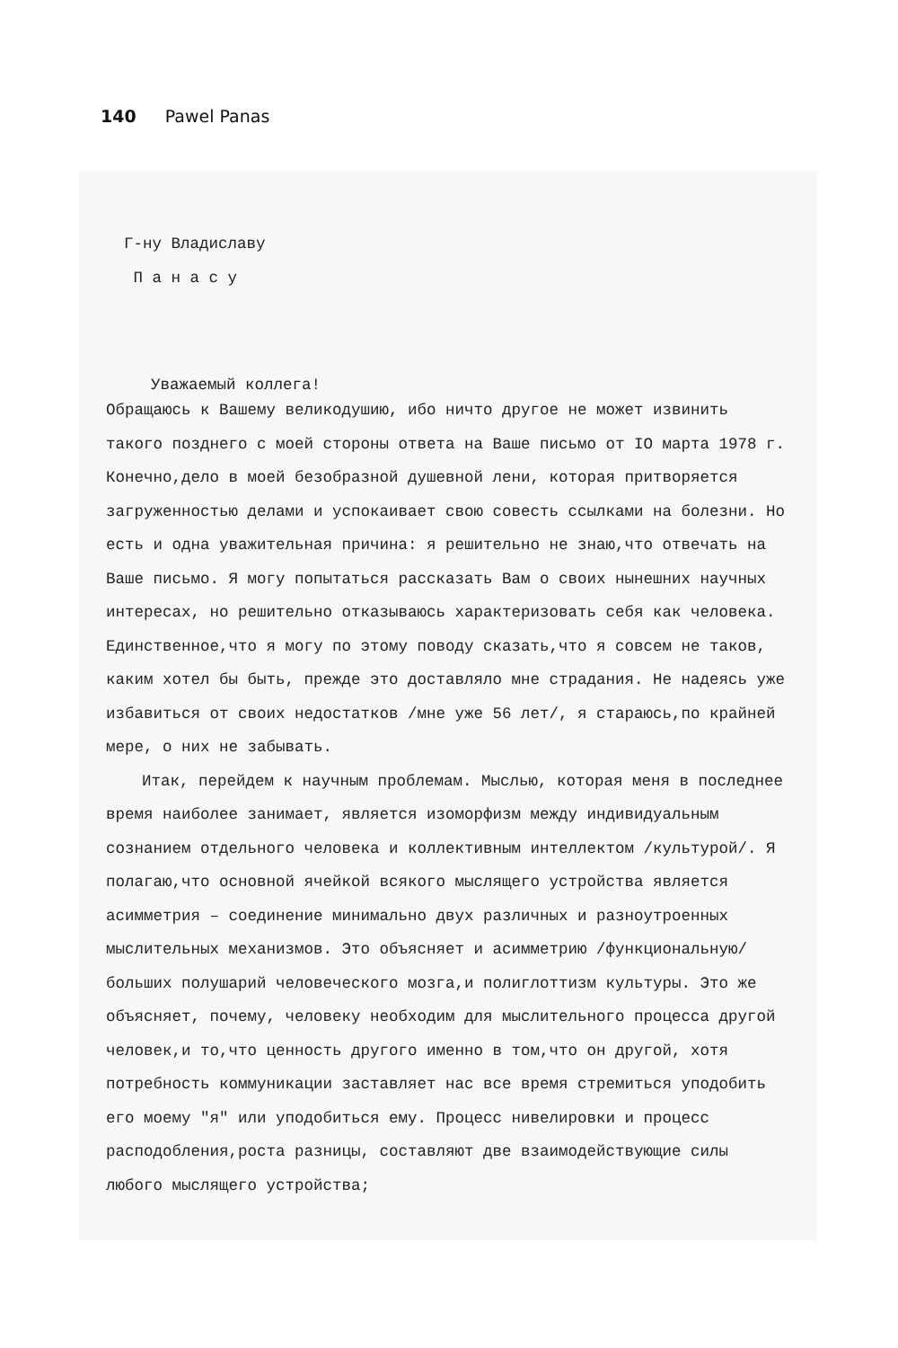140 Pawel Panas
Г-ну Владиславу
П а н а с у
Уважаемый коллега!
Обращаюсь к Вашему великодушию, ибо ничто другое не может извинить такого позднего с моей стороны ответа на Ваше письмо от IO марта 1978 г. Конечно,дело в моей безобразной душевной лени, которая притворяется загруженностью делами и успокаивает свою совесть ссылками на болезни. Но есть и одна уважительная причина: я решительно не знаю,что отвечать на Ваше письмо. Я могу попытаться рассказать Вам о своих нынешних научных интересах, но решительно отказываюсь характеризовать себя как человека. Единственное,что я могу по этому поводу сказать,что я совсем не таков, каким хотел бы быть, прежде это доставляло мне страдания. Не надеясь уже избавиться от своих недостатков /мне уже 56 лет/, я стараюсь,по крайней мере, о них не забывать.
Итак, перейдем к научным проблемам. Мыслью, которая меня в последнее время наиболее занимает, является изоморфизм между индивидуальным сознанием отдельного человека и коллективным интеллектом /культурой/. Я полагаю,что основной ячейкой всякого мыслящего устройства является асимметрия – соединение минимально двух различных и разноутроенных мыслительных механизмов. Это объясняет и асимметрию /функциональную/ больших полушарий человеческого мозга,и полиглоттизм культуры. Это же объясняет, почему, человеку необходим для мыслительного процесса другой человек,и то,что ценность другого именно в том,что он другой, хотя потребность коммуникации заставляет нас все время стремиться уподобить его моему "я" или уподобиться ему. Процесс нивелировки и процесс расподобления,роста разницы, составляют две взаимодействующие силы любого мыслящего устройства;